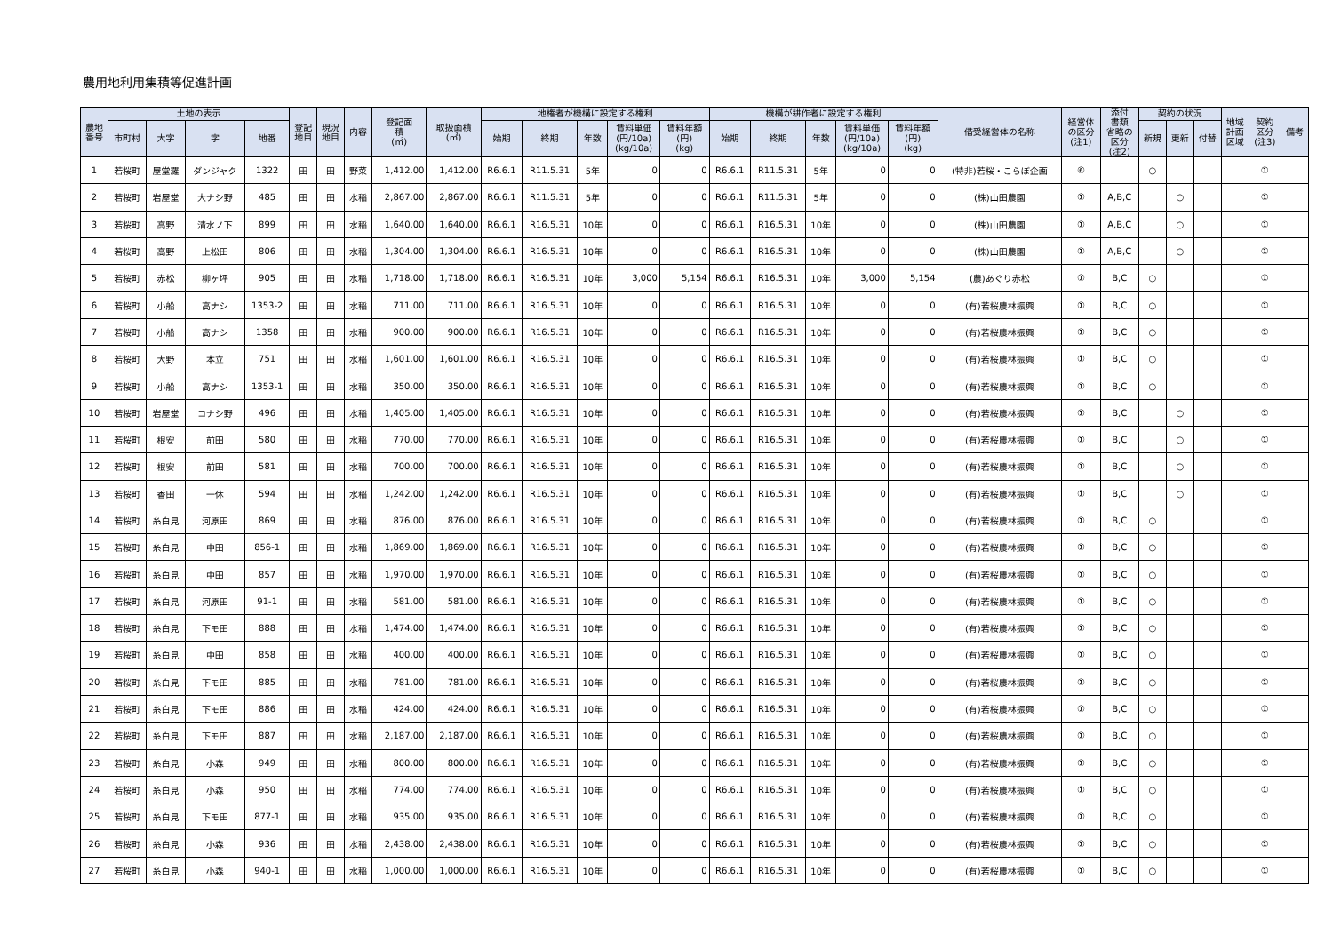農用地利用集積等促進計画
| 農地 番号 | 土地の表示 | | | | 登記 地目 | 現況 地目 | 内容 | 登記面 積 (㎡) | 取扱面積 (㎡) | 地権者が機構に設定する権利 | | | | | 機構が耕作者に設定する権利 | | | | | 借受経営体の名称 | 経営体 の区分 (注1) | 添付 書類 省略の 区分 (注2) | 契約の状況 | | | 地域 計画 区域 | 契約 区分 (注3) | 備考 |
| --- | --- | --- | --- | --- | --- | --- | --- | --- | --- | --- | --- | --- | --- | --- | --- | --- | --- | --- | --- | --- | --- | --- | --- | --- | --- | --- | --- | --- |
| | 市町村 | 大字 | 字 | 地番 | | | | | | 始期 | 終期 | 年数 | 賃料単価 (円/10a) (kg/10a) | 賃料年額 (円) (kg) | 始期 | 終期 | 年数 | 賃料単価 (円/10a) (kg/10a) | 賃料年額 (円) (kg) | | | | 新規 | 更新 | 付替 | | | |
| 1 | 若桜町 | 屋堂羅 | ダンジャク | 1322 | 田 | 田 | 野菜 | 1,412.00 | 1,412.00 | R6.6.1 | R11.5.31 | 5年 | 0 | 0 | R6.6.1 | R11.5.31 | 5年 | 0 | 0 | (特非)若桜・こらぼ企画 | ⑥ | | ○ | | | | ① | |
| 2 | 若桜町 | 岩屋堂 | 大ナシ野 | 485 | 田 | 田 | 水稲 | 2,867.00 | 2,867.00 | R6.6.1 | R11.5.31 | 5年 | 0 | 0 | R6.6.1 | R11.5.31 | 5年 | 0 | 0 | (株)山田農園 | ① | A,B,C | | ○ | | | ① | |
| 3 | 若桜町 | 高野 | 清水ノ下 | 899 | 田 | 田 | 水稲 | 1,640.00 | 1,640.00 | R6.6.1 | R16.5.31 | 10年 | 0 | 0 | R6.6.1 | R16.5.31 | 10年 | 0 | 0 | (株)山田農園 | ① | A,B,C | | ○ | | | ① | |
| 4 | 若桜町 | 高野 | 上松田 | 806 | 田 | 田 | 水稲 | 1,304.00 | 1,304.00 | R6.6.1 | R16.5.31 | 10年 | 0 | 0 | R6.6.1 | R16.5.31 | 10年 | 0 | 0 | (株)山田農園 | ① | A,B,C | | ○ | | | ① | |
| 5 | 若桜町 | 赤松 | 柳ヶ坪 | 905 | 田 | 田 | 水稲 | 1,718.00 | 1,718.00 | R6.6.1 | R16.5.31 | 10年 | 3,000 | 5,154 | R6.6.1 | R16.5.31 | 10年 | 3,000 | 5,154 | (農)あぐり赤松 | ① | B,C | ○ | | | | ① | |
| 6 | 若桜町 | 小船 | 高ナシ | 1353-2 | 田 | 田 | 水稲 | 711.00 | 711.00 | R6.6.1 | R16.5.31 | 10年 | 0 | 0 | R6.6.1 | R16.5.31 | 10年 | 0 | 0 | (有)若桜農林振興 | ① | B,C | ○ | | | | ① | |
| 7 | 若桜町 | 小船 | 高ナシ | 1358 | 田 | 田 | 水稲 | 900.00 | 900.00 | R6.6.1 | R16.5.31 | 10年 | 0 | 0 | R6.6.1 | R16.5.31 | 10年 | 0 | 0 | (有)若桜農林振興 | ① | B,C | ○ | | | | ① | |
| 8 | 若桜町 | 大野 | 本立 | 751 | 田 | 田 | 水稲 | 1,601.00 | 1,601.00 | R6.6.1 | R16.5.31 | 10年 | 0 | 0 | R6.6.1 | R16.5.31 | 10年 | 0 | 0 | (有)若桜農林振興 | ① | B,C | ○ | | | | ① | |
| 9 | 若桜町 | 小船 | 高ナシ | 1353-1 | 田 | 田 | 水稲 | 350.00 | 350.00 | R6.6.1 | R16.5.31 | 10年 | 0 | 0 | R6.6.1 | R16.5.31 | 10年 | 0 | 0 | (有)若桜農林振興 | ① | B,C | ○ | | | | ① | |
| 10 | 若桜町 | 岩屋堂 | コナシ野 | 496 | 田 | 田 | 水稲 | 1,405.00 | 1,405.00 | R6.6.1 | R16.5.31 | 10年 | 0 | 0 | R6.6.1 | R16.5.31 | 10年 | 0 | 0 | (有)若桜農林振興 | ① | B,C | | ○ | | | ① | |
| 11 | 若桜町 | 根安 | 前田 | 580 | 田 | 田 | 水稲 | 770.00 | 770.00 | R6.6.1 | R16.5.31 | 10年 | 0 | 0 | R6.6.1 | R16.5.31 | 10年 | 0 | 0 | (有)若桜農林振興 | ① | B,C | | ○ | | | ① | |
| 12 | 若桜町 | 根安 | 前田 | 581 | 田 | 田 | 水稲 | 700.00 | 700.00 | R6.6.1 | R16.5.31 | 10年 | 0 | 0 | R6.6.1 | R16.5.31 | 10年 | 0 | 0 | (有)若桜農林振興 | ① | B,C | | ○ | | | ① | |
| 13 | 若桜町 | 香田 | 一休 | 594 | 田 | 田 | 水稲 | 1,242.00 | 1,242.00 | R6.6.1 | R16.5.31 | 10年 | 0 | 0 | R6.6.1 | R16.5.31 | 10年 | 0 | 0 | (有)若桜農林振興 | ① | B,C | | ○ | | | ① | |
| 14 | 若桜町 | 糸白見 | 河原田 | 869 | 田 | 田 | 水稲 | 876.00 | 876.00 | R6.6.1 | R16.5.31 | 10年 | 0 | 0 | R6.6.1 | R16.5.31 | 10年 | 0 | 0 | (有)若桜農林振興 | ① | B,C | ○ | | | | ① | |
| 15 | 若桜町 | 糸白見 | 中田 | 856-1 | 田 | 田 | 水稲 | 1,869.00 | 1,869.00 | R6.6.1 | R16.5.31 | 10年 | 0 | 0 | R6.6.1 | R16.5.31 | 10年 | 0 | 0 | (有)若桜農林振興 | ① | B,C | ○ | | | | ① | |
| 16 | 若桜町 | 糸白見 | 中田 | 857 | 田 | 田 | 水稲 | 1,970.00 | 1,970.00 | R6.6.1 | R16.5.31 | 10年 | 0 | 0 | R6.6.1 | R16.5.31 | 10年 | 0 | 0 | (有)若桜農林振興 | ① | B,C | ○ | | | | ① | |
| 17 | 若桜町 | 糸白見 | 河原田 | 91-1 | 田 | 田 | 水稲 | 581.00 | 581.00 | R6.6.1 | R16.5.31 | 10年 | 0 | 0 | R6.6.1 | R16.5.31 | 10年 | 0 | 0 | (有)若桜農林振興 | ① | B,C | ○ | | | | ① | |
| 18 | 若桜町 | 糸白見 | 下モ田 | 888 | 田 | 田 | 水稲 | 1,474.00 | 1,474.00 | R6.6.1 | R16.5.31 | 10年 | 0 | 0 | R6.6.1 | R16.5.31 | 10年 | 0 | 0 | (有)若桜農林振興 | ① | B,C | ○ | | | | ① | |
| 19 | 若桜町 | 糸白見 | 中田 | 858 | 田 | 田 | 水稲 | 400.00 | 400.00 | R6.6.1 | R16.5.31 | 10年 | 0 | 0 | R6.6.1 | R16.5.31 | 10年 | 0 | 0 | (有)若桜農林振興 | ① | B,C | ○ | | | | ① | |
| 20 | 若桜町 | 糸白見 | 下モ田 | 885 | 田 | 田 | 水稲 | 781.00 | 781.00 | R6.6.1 | R16.5.31 | 10年 | 0 | 0 | R6.6.1 | R16.5.31 | 10年 | 0 | 0 | (有)若桜農林振興 | ① | B,C | ○ | | | | ① | |
| 21 | 若桜町 | 糸白見 | 下モ田 | 886 | 田 | 田 | 水稲 | 424.00 | 424.00 | R6.6.1 | R16.5.31 | 10年 | 0 | 0 | R6.6.1 | R16.5.31 | 10年 | 0 | 0 | (有)若桜農林振興 | ① | B,C | ○ | | | | ① | |
| 22 | 若桜町 | 糸白見 | 下モ田 | 887 | 田 | 田 | 水稲 | 2,187.00 | 2,187.00 | R6.6.1 | R16.5.31 | 10年 | 0 | 0 | R6.6.1 | R16.5.31 | 10年 | 0 | 0 | (有)若桜農林振興 | ① | B,C | ○ | | | | ① | |
| 23 | 若桜町 | 糸白見 | 小森 | 949 | 田 | 田 | 水稲 | 800.00 | 800.00 | R6.6.1 | R16.5.31 | 10年 | 0 | 0 | R6.6.1 | R16.5.31 | 10年 | 0 | 0 | (有)若桜農林振興 | ① | B,C | ○ | | | | ① | |
| 24 | 若桜町 | 糸白見 | 小森 | 950 | 田 | 田 | 水稲 | 774.00 | 774.00 | R6.6.1 | R16.5.31 | 10年 | 0 | 0 | R6.6.1 | R16.5.31 | 10年 | 0 | 0 | (有)若桜農林振興 | ① | B,C | ○ | | | | ① | |
| 25 | 若桜町 | 糸白見 | 下モ田 | 877-1 | 田 | 田 | 水稲 | 935.00 | 935.00 | R6.6.1 | R16.5.31 | 10年 | 0 | 0 | R6.6.1 | R16.5.31 | 10年 | 0 | 0 | (有)若桜農林振興 | ① | B,C | ○ | | | | ① | |
| 26 | 若桜町 | 糸白見 | 小森 | 936 | 田 | 田 | 水稲 | 2,438.00 | 2,438.00 | R6.6.1 | R16.5.31 | 10年 | 0 | 0 | R6.6.1 | R16.5.31 | 10年 | 0 | 0 | (有)若桜農林振興 | ① | B,C | ○ | | | | ① | |
| 27 | 若桜町 | 糸白見 | 小森 | 940-1 | 田 | 田 | 水稲 | 1,000.00 | 1,000.00 | R6.6.1 | R16.5.31 | 10年 | 0 | 0 | R6.6.1 | R16.5.31 | 10年 | 0 | 0 | (有)若桜農林振興 | ① | B,C | ○ | | | | ① | |